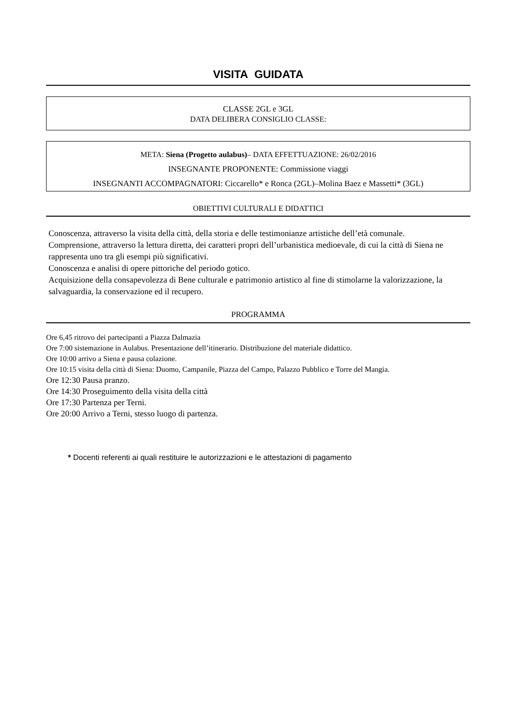VISITA GUIDATA
CLASSE 2GL e 3GL
DATA DELIBERA CONSIGLIO CLASSE:
META: Siena (Progetto aulabus)– DATA EFFETTUAZIONE: 26/02/2016
INSEGNANTE PROPONENTE: Commissione viaggi
INSEGNANTI ACCOMPAGNATORI: Ciccarello* e Ronca (2GL)–Molina Baez e Massetti* (3GL)
OBIETTIVI CULTURALI E DIDATTICI
Conoscenza, attraverso la visita della città, della storia e delle testimonianze artistiche dell’età comunale.
Comprensione, attraverso la lettura diretta, dei caratteri propri dell’urbanistica medioevale, di cui la città di Siena ne rappresenta uno tra gli esempi più significativi.
Conoscenza e analisi di opere pittoriche del periodo gotico.
Acquisizione della consapevolezza di Bene culturale e patrimonio artistico al fine di stimolarne la valorizzazione, la salvaguardia, la conservazione ed il recupero.
PROGRAMMA
Ore 6,45 ritrovo dei partecipanti a Piazza Dalmazia
Ore 7:00 sistemazione in Aulabus. Presentazione dell’itinerario. Distribuzione del materiale didattico.
Ore 10:00 arrivo a Siena e pausa colazione.
Ore 10:15 visita della città di Siena: Duomo, Campanile, Piazza del Campo, Palazzo Pubblico e Torre del Mangia.
Ore 12:30 Pausa pranzo.
Ore 14:30 Proseguimento della visita della città
Ore 17:30 Partenza per Terni.
Ore 20:00 Arrivo a Terni, stesso luogo di partenza.
* Docenti referenti ai quali restituire le autorizzazioni e le attestazioni di pagamento